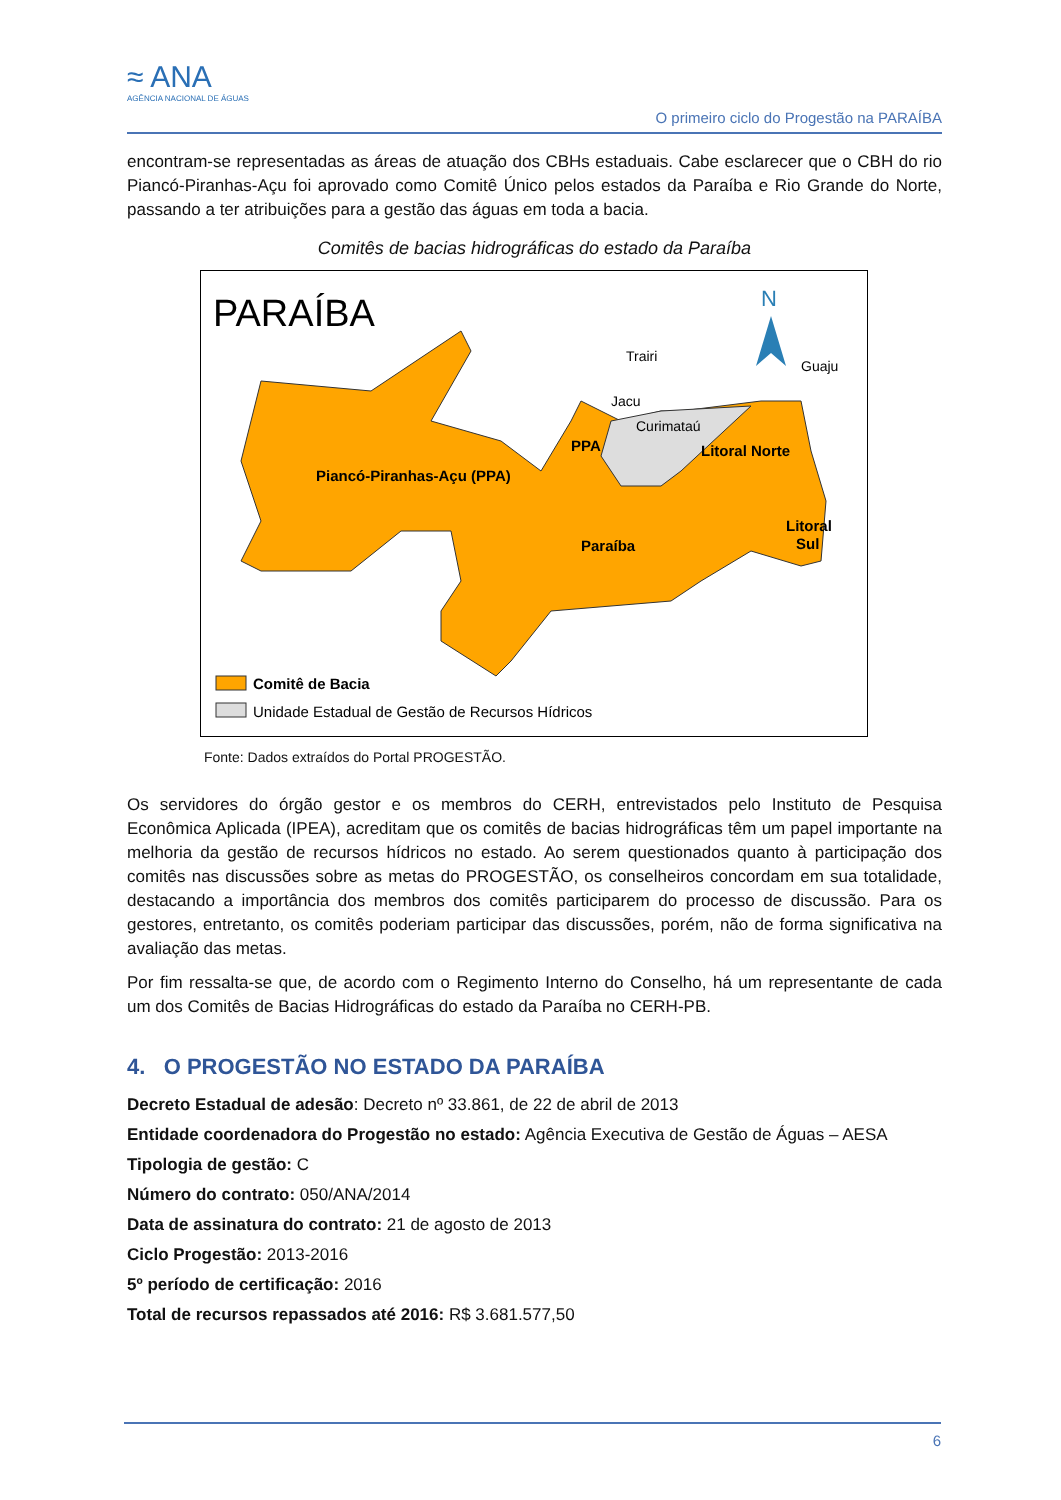≈ ANA
AGÊNCIA NACIONAL DE ÁGUAS
O primeiro ciclo do Progestão na PARAÍBA
encontram-se representadas as áreas de atuação dos CBHs estaduais. Cabe esclarecer que o CBH do rio Piancó-Piranhas-Açu foi aprovado como Comitê Único pelos estados da Paraíba e Rio Grande do Norte, passando a ter atribuições para a gestão das águas em toda a bacia.
Comitês de bacias hidrográficas do estado da Paraíba
PARAÍBA
N
Piancó-Piranhas-Açu (PPA)
PPA
Trairi
Jacu
Curimataú
Litoral Norte
Guaju
Paraíba
Litoral
Sul
Comitê de Bacia
Unidade Estadual de Gestão de Recursos Hídricos
Fonte: Dados extraídos do Portal PROGESTÃO.
Os servidores do órgão gestor e os membros do CERH, entrevistados pelo Instituto de Pesquisa Econômica Aplicada (IPEA), acreditam que os comitês de bacias hidrográficas têm um papel importante na melhoria da gestão de recursos hídricos no estado. Ao serem questionados quanto à participação dos comitês nas discussões sobre as metas do PROGESTÃO, os conselheiros concordam em sua totalidade, destacando a importância dos membros dos comitês participarem do processo de discussão. Para os gestores, entretanto, os comitês poderiam participar das discussões, porém, não de forma significativa na avaliação das metas.
Por fim ressalta-se que, de acordo com o Regimento Interno do Conselho, há um representante de cada um dos Comitês de Bacias Hidrográficas do estado da Paraíba no CERH-PB.
4. O PROGESTÃO NO ESTADO DA PARAÍBA
Decreto Estadual de adesão: Decreto nº 33.861, de 22 de abril de 2013
Entidade coordenadora do Progestão no estado: Agência Executiva de Gestão de Águas – AESA
Tipologia de gestão: C
Número do contrato: 050/ANA/2014
Data de assinatura do contrato: 21 de agosto de 2013
Ciclo Progestão: 2013-2016
5º período de certificação: 2016
Total de recursos repassados até 2016: R$ 3.681.577,50
6